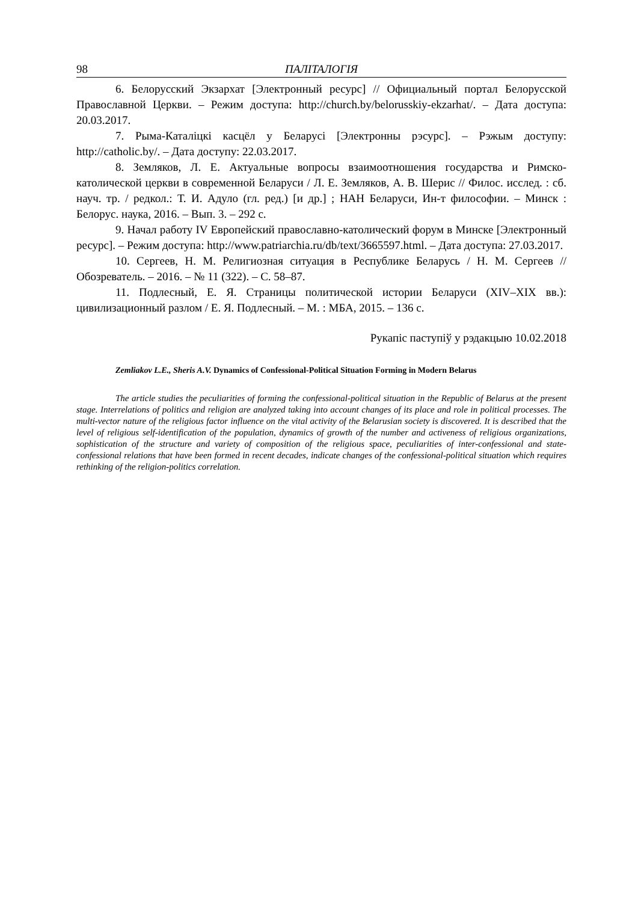98 ПАЛІТАЛОГІЯ
6. Белорусский Экзархат [Электронный ресурс] // Официальный портал Белорусской Православной Церкви. – Режим доступа: http://church.by/belorusskiy-ekzarhat/. – Дата доступа: 20.03.2017.
7. Рыма-Каталіцкі касцёл у Беларусі [Электронны рэсурс]. – Рэжым доступу: http://catholic.by/. – Дата доступу: 22.03.2017.
8. Земляков, Л. Е. Актуальные вопросы взаимоотношения государства и Римско-католической церкви в современной Беларуси / Л. Е. Земляков, А. В. Шерис // Филос. исслед. : сб. науч. тр. / редкол.: Т. И. Адуло (гл. ред.) [и др.] ; НАН Беларуси, Ин-т философии. – Минск : Белорус. наука, 2016. – Вып. 3. – 292 с.
9. Начал работу IV Европейский православно-католический форум в Минске [Электронный ресурс]. – Режим доступа: http://www.patriarchia.ru/db/text/3665597.html. – Дата доступа: 27.03.2017.
10. Сергеев, Н. М. Религиозная ситуация в Республике Беларусь / Н. М. Сергеев // Обозреватель. – 2016. – № 11 (322). – С. 58–87.
11. Подлесный, Е. Я. Страницы политической истории Беларуси (XIV–XIX вв.): цивилизационный разлом / Е. Я. Подлесный. – М. : МБА, 2015. – 136 с.
Рукапіс паступіў у рэдакцыю 10.02.2018
Zemliakov L.E., Sheris A.V. Dynamics of Confessional-Political Situation Forming in Modern Belarus
The article studies the peculiarities of forming the confessional-political situation in the Republic of Belarus at the present stage. Interrelations of politics and religion are analyzed taking into account changes of its place and role in political processes. The multi-vector nature of the religious factor influence on the vital activity of the Belarusian society is discovered. It is described that the level of religious self-identification of the population, dynamics of growth of the number and activeness of religious organizations, sophistication of the structure and variety of composition of the religious space, peculiarities of inter-confessional and state-confessional relations that have been formed in recent decades, indicate changes of the confessional-political situation which requires rethinking of the religion-politics correlation.